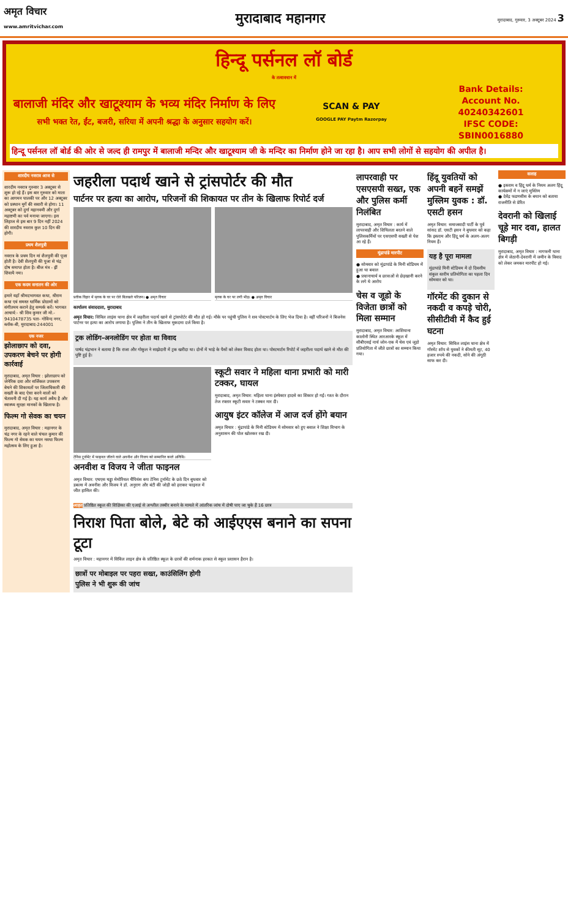अमृत विचार
www.amritvichar.com
मुरादाबाद महानगर
मुरादाबाद, गुरुवार, 3 अक्टूबर 2024 3
हिन्दू पर्सनल लॉ बोर्ड
के तत्वावधान में
बालाजी मंदिर और खाटूश्याम के भव्य मंदिर निर्माण के लिए
सभी भक्त रेत, ईंट, बजरी, सरिया में अपनी श्रद्धा के अनुसार सहयोग करें।
SCAN & PAY
GOOGLE PAY Paytm Razorpay
Bank Details:
Account No.
40240342601
IFSC CODE:
SBIN0016880
हिन्दू पर्सनल लॉ बोर्ड की ओर से जल्द ही रामपुर में बालाजी मन्दिर और खाटूश्याम जी के मन्दिर का निर्माण होने जा रहा है। आप सभी लोगों से सहयोग की अपील है।
शारदीय नवरात्र आज से
शारदीय नवरात्र गुरुवार 3 अक्टूबर से शुरू हो रहे हैं। इस बार गुरुवार को माता का आगमन पालकी पर और 12 अक्टूबर को प्रस्थान मुर्गे की सवारी से होगा। 11 अक्टूबर को दुर्गा महानवमी और दुर्गा महाष्टमी का पर्व मनाया जाएगा। इस लिहाज से इस बार 9 दिन नहीं 2024 की शारदीय नवरात्र कुल 10 दिन की होगी।
प्रथम शैलपुत्री
नवरात्र के प्रथम दिन मां शैलपुत्री की पूजा होती है। देवी शैलपुत्री की पूजा से चंद्र दोष समाप्त होता है। बीज मंत्र - ह्रीं शिवायै नमः।
एक कदम सनातन की ओर
हमारे यहाँ श्रीमदभागवत कथा, श्रीराम कथा एवं समस्त धार्मिक प्रोग्रामों को संगीतमय कराने हेतु सम्पर्क करें। भागवत आचार्य:- श्री शिव कुमार जी मो.- 9410478735 पता- गोविन्द नगर, ब्लॉक-बी, मुरादाबाद-244001
एक नजर
झोलाछाप को दवा, उपकरण बेचने पर होगी कार्रवाई
मुरादाबाद, अमृत विचार : झोलाछाप को जेनेरिक दवा और सर्जिकल उपकरण बेचने की शिकायतों पर जिलाधिकारी की सख्ती के बाद ऐसा करने वालों को चेतावनी दी गई है। यह कार्य अवैध है और स्वास्थ्य सुरक्षा मानकों के खिलाफ है।
फिल्म गो सेवक का चयन
मुरादाबाद, अमृत विचार : महानगर के चंद्र नगर के रहने वाले चंचल कुमार की फिल्म गो सेवक का चयन नवधा फिल्म महोत्सव के लिए हुआ है।
जहरीला पदार्थ खाने से ट्रांसपोर्टर की मौत
पार्टनर पर हत्या का आरोप, परिजनों की शिकायत पर तीन के खिलाफ रिपोर्ट दर्ज
प्रतीक विहार में मृतक के घर पर रोते बिलखते परिजन। ● अमृत विचार
मृतक के घर पर लगी भीड़। ● अमृत विचार
कार्यालय संवाददाता, मुरादाबाद
अमृत विचार: सिविल लाइंस थाना क्षेत्र में जहरीला पदार्थ खाने से ट्रांसपोर्टर की मौत हो गई। मौके पर पहुंची पुलिस ने शव पोस्टमार्टम के लिए भेज दिया है। वहीं परिजनों ने बिजनेस पार्टनर पर हत्या का आरोप लगाया है। पुलिस ने तीन के खिलाफ मुकदमा दर्ज किया है।
ट्रक लोडिंग-अनलोडिंग पर होता था विवाद
पार्षद चंद्रभान ने बताया है कि राजा और गोकुल ने साझेदारी में ट्रक खरीदा था। दोनों में भाड़े के पैसों को लेकर विवाद होता था। पोस्टमार्टम रिपोर्ट में जहरीला पदार्थ खाने से मौत की पुष्टि हुई है।
टेनिस टूर्नामेंट में फाइनल जीतने वाले अवनीश और विजय को सम्मानित करते अतिथि।
अनवीश व विजय ने जीता फाइनल
अमृत विचार: एचएस चड्ढा मेमोरियल चैंपियंस कप टेनिस टूर्नामेंट के छठे दिन बुधवार को डबल्स में अवनीश और विजय ने डॉ. अनुराग और बंटी की जोड़ी को हराकर फाइनल में जीत हासिल की।
स्कूटी सवार ने महिला थाना प्रभारी को मारी टक्कर, घायल
मुरादाबाद, अमृत विचार: महिला थाना इंस्पेक्टर हादसे का शिकार हो गईं। गश्त के दौरान तेज रफ्तार स्कूटी सवार ने टक्कर मार दी।
आयुष इंटर कॉलेज में आज दर्ज होंगे बयान
अमृत विचार : मूंढापांडे के मिनी स्टेडियम में सोमवार को हुए बवाल ने शिक्षा विभाग के अनुशासन की पोल खोलकर रख दी।
आहत प्रतिष्ठित स्कूल की शिक्षिका की एआई से अश्लील तस्वीर बनाने के मामले में आंतरिक जांच में दोषी पाए जा चुके हैं 16 छात्र
निराश पिता बोले, बेटे को आईएएस बनाने का सपना टूटा
अमृत विचार : महानगर में सिविल लाइन क्षेत्र के प्रतिष्ठित स्कूल के छात्रों की शर्मनाक हरकत से स्कूल प्रशासन हैरान है।
छात्रों पर मोबाइल पर पहरा सख्त, काउंसिलिंग होगी
पुलिस ने भी शुरू की जांच
लापरवाही पर एसएसपी सख्त, एक और पुलिस कर्मी निलंबित
मुरादाबाद, अमृत विचार : कार्य में लापरवाही और शिथिलता बरतने वाले पुलिसकर्मियों पर एसएसपी सख्ती से पेश आ रहे हैं।
मूंढापांडे मारपीट
● सोमवार को मूंढापांडे के मिनी स्टेडियम में हुआ था बवाल
● प्रधानाचार्य व छात्राओं से छेड़खानी करने के लगे थे आरोप
चेस व जूडो के विजेता छात्रों को मिला सम्मान
मुरादाबाद, अमृत विचार: आशियाना कालोनी स्थित आरआरके स्कूल में सीबीएसई नार्थ जोन-एक में चेस एवं जूडो प्रतियोगिता में जीते छात्रों का सम्मान किया गया।
हिंदू युवतियों को अपनी बहनें समझें मुस्लिम युवक : डॉ. एसटी हसन
अमृत विचार: समाजवादी पार्टी के पूर्व सांसद डॉ. एसटी हसन ने बुधवार को कहा कि इस्लाम और हिंदू धर्म के अलग-अलग नियम हैं।
यह है पूरा मामला
मूंढापांडे मिनी स्टेडियम में दो दिवसीय संकुल स्तरीय प्रतियोगिता का पहला दिन सोमवार को था।
गॉरमेंट की दुकान से नकदी व कपड़े चोरी, सीसीटीवी में कैद हुई घटना
अमृत विचार: सिविल लाइंस थाना क्षेत्र में गॉरमेंट शॉप से युवकों ने कीमती सूट, 40 हजार रुपये की नकदी, सोने की अंगूठी साफ कर दी।
सलाह
● इस्लाम व हिंदू धर्म के नियम अलग हिंदू कार्यक्रमों में न जाएं मुस्लिम
● देवेंद्र फडणवीस के बयान को बताया राजनीति से प्रेरित
देवरानी को खिलाई चूहे मार दवा, हालत बिगड़ी
मुरादाबाद, अमृत विचार : नागफनी थाना क्षेत्र में जेठानी-देवरानी में जमीन के विवाद को लेकर जमकर मारपीट हो गई।